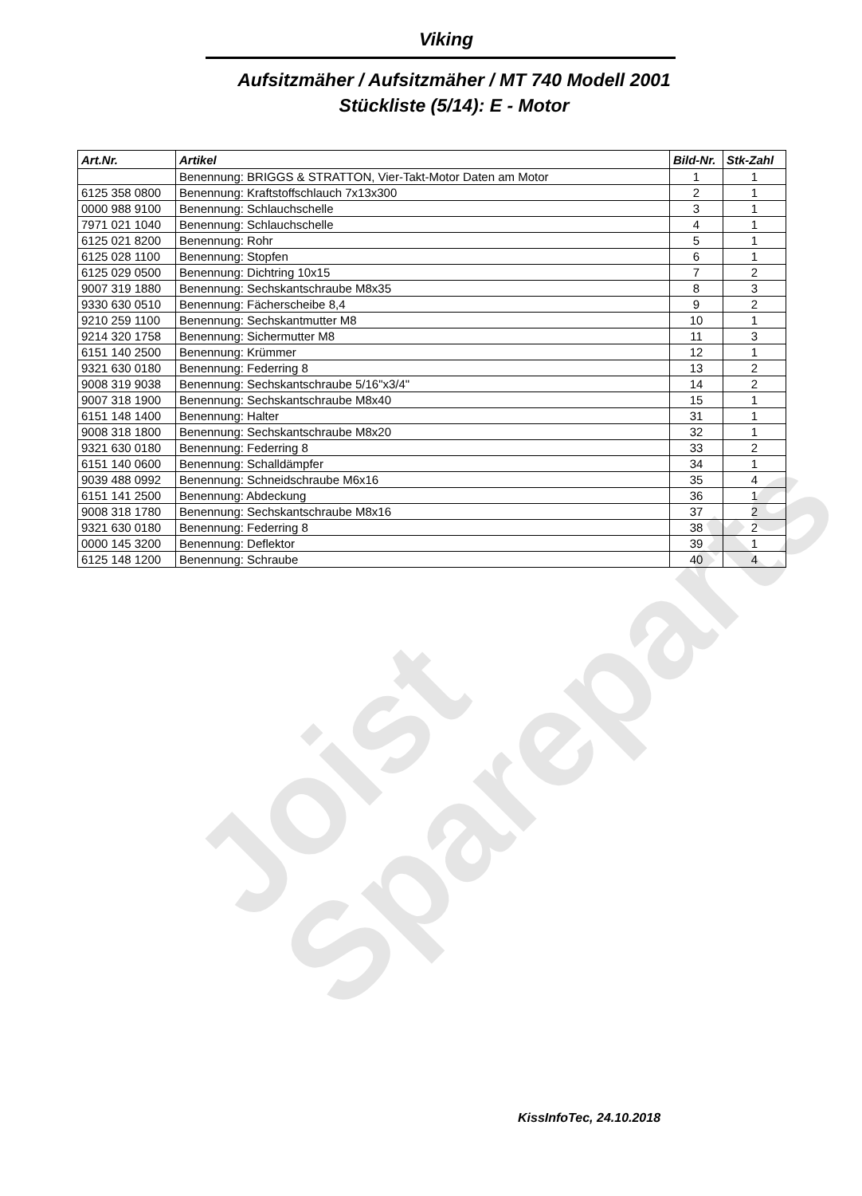Joist
Spareparts
Viking
Aufsitzmäher / Aufsitzmäher / MT 740 Modell 2001
Stückliste (5/14): E - Motor
| Art.Nr. | Artikel | Bild-Nr. | Stk-Zahl |
| --- | --- | --- | --- |
| | Benennung: BRIGGS & STRATTON, Vier-Takt-Motor Daten am Motor | 1 | 1 |
| 6125 358 0800 | Benennung: Kraftstoffschlauch 7x13x300 | 2 | 1 |
| 0000 988 9100 | Benennung: Schlauchschelle | 3 | 1 |
| 7971 021 1040 | Benennung: Schlauchschelle | 4 | 1 |
| 6125 021 8200 | Benennung: Rohr | 5 | 1 |
| 6125 028 1100 | Benennung: Stopfen | 6 | 1 |
| 6125 029 0500 | Benennung: Dichtring 10x15 | 7 | 2 |
| 9007 319 1880 | Benennung: Sechskantschraube M8x35 | 8 | 3 |
| 9330 630 0510 | Benennung: Fächerscheibe 8,4 | 9 | 2 |
| 9210 259 1100 | Benennung: Sechskantmutter M8 | 10 | 1 |
| 9214 320 1758 | Benennung: Sichermutter M8 | 11 | 3 |
| 6151 140 2500 | Benennung: Krümmer | 12 | 1 |
| 9321 630 0180 | Benennung: Federring 8 | 13 | 2 |
| 9008 319 9038 | Benennung: Sechskantschraube 5/16"x3/4" | 14 | 2 |
| 9007 318 1900 | Benennung: Sechskantschraube M8x40 | 15 | 1 |
| 6151 148 1400 | Benennung: Halter | 31 | 1 |
| 9008 318 1800 | Benennung: Sechskantschraube M8x20 | 32 | 1 |
| 9321 630 0180 | Benennung: Federring 8 | 33 | 2 |
| 6151 140 0600 | Benennung: Schalldämpfer | 34 | 1 |
| 9039 488 0992 | Benennung: Schneidschraube M6x16 | 35 | 4 |
| 6151 141 2500 | Benennung: Abdeckung | 36 | 1 |
| 9008 318 1780 | Benennung: Sechskantschraube M8x16 | 37 | 2 |
| 9321 630 0180 | Benennung: Federring 8 | 38 | 2 |
| 0000 145 3200 | Benennung: Deflektor | 39 | 1 |
| 6125 148 1200 | Benennung: Schraube | 40 | 4 |
KissInfoTec, 24.10.2018